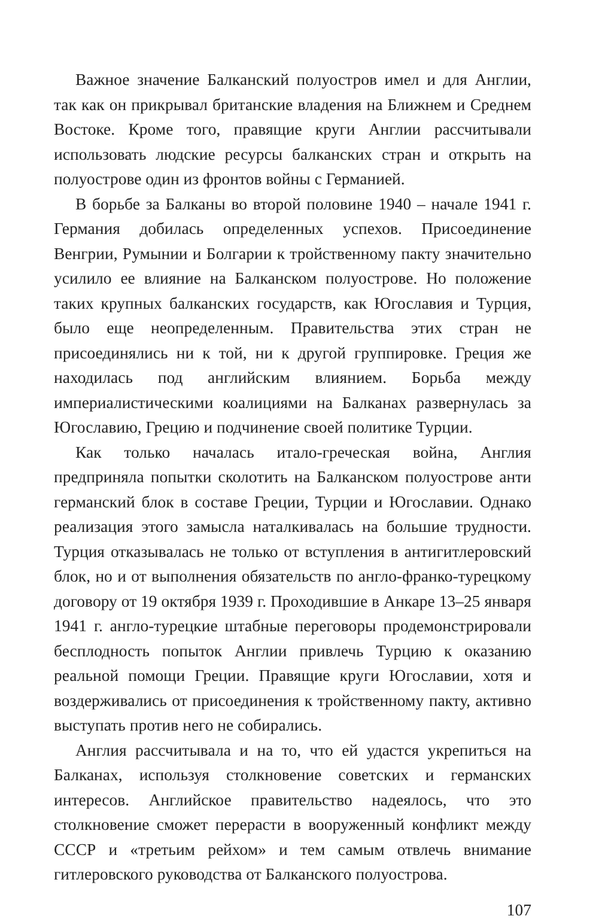Важное значение Балканский полуостров имел и для Англии, так как он прикрывал британские владения на Ближнем и Среднем Востоке. Кроме того, правящие круги Англии рассчитывали использовать людские ресурсы балканских стран и открыть на полуострове один из фронтов войны с Германией.
В борьбе за Балканы во второй половине 1940 – начале 1941 г. Германия добилась определенных успехов. Присоединение Венгрии, Румынии и Болгарии к тройственному пакту значительно усилило ее влияние на Балканском полуострове. Но положение таких крупных балканских государств, как Югославия и Турция, было еще неопределенным. Правительства этих стран не присоединялись ни к той, ни к другой группировке. Греция же находилась под английским влиянием. Борьба между империалистическими коалициями на Балканах развернулась за Югославию, Грецию и подчинение своей политике Турции.
Как только началась итало-греческая война, Англия предприняла попытки сколотить на Балканском полуострове анти германский блок в составе Греции, Турции и Югославии. Однако реализация этого замысла наталкивалась на большие трудности. Турция отказывалась не только от вступления в антигитлеровский блок, но и от выполнения обязательств по англо-франко-турецкому договору от 19 октября 1939 г. Проходившие в Анкаре 13–25 января 1941 г. англо-турецкие штабные переговоры продемонстрировали бесплодность попыток Англии привлечь Турцию к оказанию реальной помощи Греции. Правящие круги Югославии, хотя и воздерживались от присоединения к тройственному пакту, активно выступать против него не собирались.
Англия рассчитывала и на то, что ей удастся укрепиться на Балканах, используя столкновение советских и германских интересов. Английское правительство надеялось, что это столкновение сможет перерасти в вооруженный конфликт между СССР и «третьим рейхом» и тем самым отвлечь внимание гитлеровского руководства от Балканского полуострова.
107